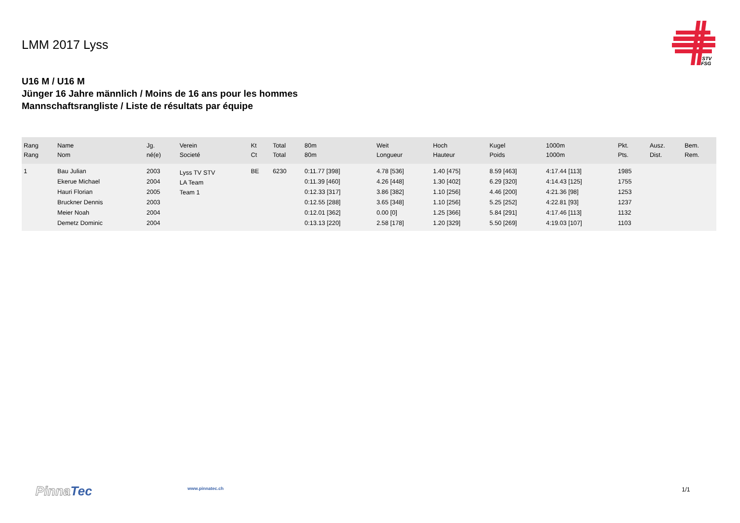LMM 2017 Lyss
STV
FSG
U16 M / U16 M
Jünger 16 Jahre männlich / Moins de 16 ans pour les hommes
Mannschaftsrangliste / Liste de résultats par équipe
| Rang Rang | Name Nom | Jg. né(e) | Verein Societé | Kt Ct | Total Total | 80m 80m | Weit Longueur | Hoch Hauteur | Kugel Poids | 1000m 1000m | Pkt. Pts. | Ausz. Dist. | Bem. Rem. |
| --- | --- | --- | --- | --- | --- | --- | --- | --- | --- | --- | --- | --- | --- |
| 1 | Bau Julian | 2003 | Lyss TV STV LA Team Team 1 | BE | 6230 | 0:11.77 [398] | 4.78 [536] | 1.40 [475] | 8.59 [463] | 4:17.44 [113] | 1985 | | |
| | Ekerue Michael | 2004 | | | | 0:11.39 [460] | 4.26 [448] | 1.30 [402] | 6.29 [320] | 4:14.43 [125] | 1755 | | |
| | Hauri Florian | 2005 | | | | 0:12.33 [317] | 3.86 [382] | 1.10 [256] | 4.46 [200] | 4:21.36 [98] | 1253 | | |
| | Bruckner Dennis | 2003 | | | | 0:12.55 [288] | 3.65 [348] | 1.10 [256] | 5.25 [252] | 4:22.81 [93] | 1237 | | |
| | Meier Noah | 2004 | | | | 0:12.01 [362] | 0.00 [0] | 1.25 [366] | 5.84 [291] | 4:17.46 [113] | 1132 | | |
| | Demetz Dominic | 2004 | | | | 0:13.13 [220] | 2.58 [178] | 1.20 [329] | 5.50 [269] | 4:19.03 [107] | 1103 | | |
Pinna Tec www.pinnatec.ch 1/1